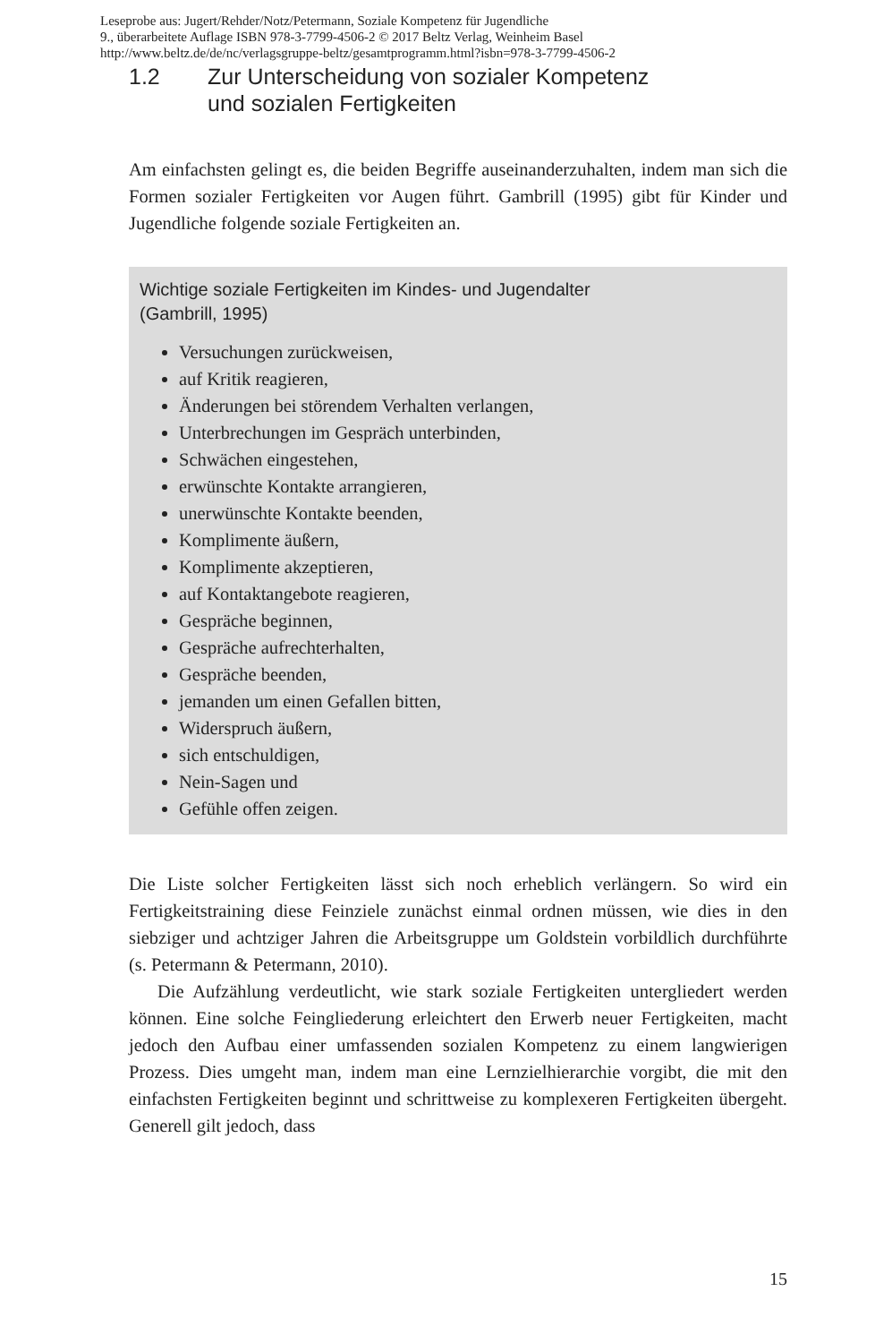Leseprobe aus: Jugert/Rehder/Notz/Petermann, Soziale Kompetenz für Jugendliche
9., überarbeitete Auflage ISBN 978-3-7799-4506-2 © 2017 Beltz Verlag, Weinheim Basel
http://www.beltz.de/de/nc/verlagsgruppe-beltz/gesamtprogramm.html?isbn=978-3-7799-4506-2
1.2 Zur Unterscheidung von sozialer Kompetenz
und sozialen Fertigkeiten
Am einfachsten gelingt es, die beiden Begriffe auseinanderzuhalten, indem man sich die Formen sozialer Fertigkeiten vor Augen führt. Gambrill (1995) gibt für Kinder und Jugendliche folgende soziale Fertigkeiten an.
Wichtige soziale Fertigkeiten im Kindes- und Jugendalter
(Gambrill, 1995)
Versuchungen zurückweisen,
auf Kritik reagieren,
Änderungen bei störendem Verhalten verlangen,
Unterbrechungen im Gespräch unterbinden,
Schwächen eingestehen,
erwünschte Kontakte arrangieren,
unerwünschte Kontakte beenden,
Komplimente äußern,
Komplimente akzeptieren,
auf Kontaktangebote reagieren,
Gespräche beginnen,
Gespräche aufrechterhalten,
Gespräche beenden,
jemanden um einen Gefallen bitten,
Widerspruch äußern,
sich entschuldigen,
Nein-Sagen und
Gefühle offen zeigen.
Die Liste solcher Fertigkeiten lässt sich noch erheblich verlängern. So wird ein Fertigkeitstraining diese Feinziele zunächst einmal ordnen müssen, wie dies in den siebziger und achtziger Jahren die Arbeitsgruppe um Goldstein vorbildlich durchführte (s. Petermann & Petermann, 2010).
Die Aufzählung verdeutlicht, wie stark soziale Fertigkeiten untergliedert werden können. Eine solche Feingliederung erleichtert den Erwerb neuer Fertigkeiten, macht jedoch den Aufbau einer umfassenden sozialen Kompetenz zu einem langwierigen Prozess. Dies umgeht man, indem man eine Lernzielhierarchie vorgibt, die mit den einfachsten Fertigkeiten beginnt und schrittweise zu komplexeren Fertigkeiten übergeht. Generell gilt jedoch, dass
15